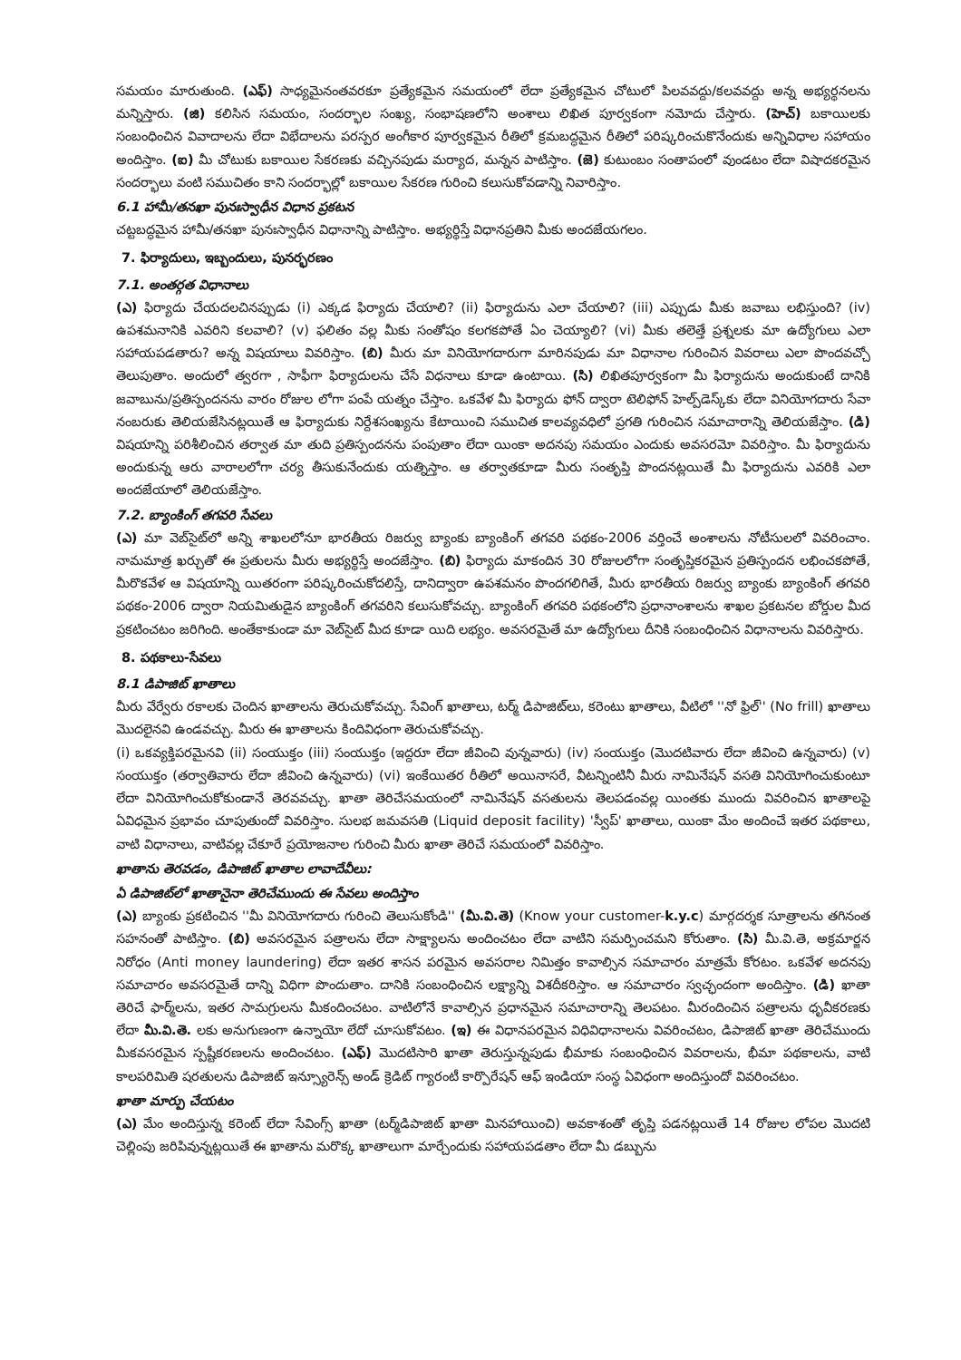సమయం మారుతుంది. (ఎఫ్) సాధ్యమైనంతవరకూ ప్రత్యేకమైన సమయంలో లేదా ప్రత్యేకమైన చోటులో పిలవవద్దు/కలవవద్దు అన్న అభ్యర్థనలను మన్నిస్తారు. (జి) కలిసిన సమయం, సందర్భాల సంఖ్య, సంభాషణలోని అంశాలు లిఖిత పూర్వకంగా నమోదు చేస్తారు. (హెచ్) బకాయిలకు సంబంధించిన వివాదాలను లేదా విభేదాలను పరస్పర అంగీకార పూర్వకమైన రీతిలో క్రమబద్ధమైన రీతిలో పరిష్కరించుకొనేందుకు అన్నివిధాల సహాయం అందిస్తాం. (ఐ) మీ చోటుకు బకాయిల సేకరణకు వచ్చినపుడు మర్యాద, మన్నన పాటిస్తాం. (జె) కుటుంబం సంతాపంలో వుండటం లేదా విషాదకరమైన సందర్భాలు వంటి సముచితం కాని సందర్భాల్లో బకాయిల సేకరణ గురించి కలుసుకోవడాన్ని నివారిస్తాం.
6.1 హామీ/తనఖా పునఃస్వాధీన విధాన ప్రకటన
చట్టబద్ధమైన హామీ/తనఖా పునఃస్వాధీన విధానాన్ని పాటిస్తాం. అభ్యర్థిస్తే విధానప్రతిని మీకు అందజేయగలం.
7. ఫిర్యాదులు, ఇబ్బందులు, పునర్భరణం
7.1. అంతర్గత విధానాలు
(ఎ) ఫిర్యాదు చేయదలచినప్పుడు (i) ఎక్కడ ఫిర్యాదు చేయాలి? (ii) ఫిర్యాదును ఎలా చేయాలి? (iii) ఎప్పుడు మీకు జవాబు లభిస్తుంది? (iv) ఉపశమనానికి ఎవరిని కలవాలి? (v) ఫలితం వల్ల మీకు సంతోషం కలగకపోతే ఏం చెయ్యాలి? (vi) మీకు తలెత్తే ప్రశ్నలకు మా ఉద్యోగులు ఎలా సహాయపడతారు? అన్న విషయాలు వివరిస్తాం. (బి) మీరు మా వినియోగదారుగా మారినపుడు మా విధానాల గురించిన వివరాలు ఎలా పొందవచ్చో తెలుపుతాం. అందులో త్వరగా , సాఫీగా ఫిర్యాదులను చేసే విధనాలు కూడా ఉంటాయి. (సి) లిఖితపూర్వకంగా మీ ఫిర్యాదును అందుకుంటే దానికి జవాబును/ప్రతిస్పందనను వారం రోజుల లోగా పంపే యత్నం చేస్తాం. ఒకవేళ మీ ఫిర్యాదు ఫోన్ ద్వారా టెలిఫోన్ హెల్ప్‌డెస్క్‌కు లేదా వినియోగదారు సేవా నంబరుకు తెలియజేసినట్లయితే ఆ ఫిర్యాదుకు నిర్దేశసంఖ్యను కేటాయించి సముచిత కాలవ్యవధిలో ప్రగతి గురించిన సమాచారాన్ని తెలియజేస్తాం. (డి) విషయాన్ని పరిశీలించిన తర్వాత మా తుది ప్రతిస్పందనను పంపుతాం లేదా యింకా అదనపు సమయం ఎందుకు అవసరమో వివరిస్తాం. మీ ఫిర్యాదును అందుకున్న ఆరు వారాలలోగా చర్య తీసుకునేందుకు యత్నిస్తాం. ఆ తర్వాతకూడా మీరు సంతృప్తి పొందనట్లయితే మీ ఫిర్యాదును ఎవరికి ఎలా అందజేయాలో తెలియజేస్తాం.
7.2. బ్యాంకింగ్ తగవరి సేవలు
(ఎ) మా వెబ్‌సైట్‌లో అన్ని శాఖలలోనూ భారతీయ రిజర్వు బ్యాంకు బ్యాంకింగ్ తగవరి పథకం-2006 వర్తించే అంశాలను నోటీసులలో వివరించాం. నామమాత్ర ఖర్చుతో ఈ ప్రతులను మీరు అభ్యర్థిస్తే అందజేస్తాం. (బి) ఫిర్యాదు మాకందిన 30 రోజులలోగా సంతృప్తికరమైన ప్రతిస్పందన లభించకపోతే, మీరొకవేళ ఆ విషయాన్ని యితరంగా పరిష్కరించుకోదలిస్తే, దానిద్వారా ఉపశమనం పొందగలిగితే, మీరు భారతీయ రిజర్వు బ్యాంకు బ్యాంకింగ్ తగవరి పథకం-2006 ద్వారా నియమితుడైన బ్యాంకింగ్ తగవరిని కలుసుకోవచ్చు. బ్యాంకింగ్ తగవరి పథకంలోని ప్రధానాంశాలను శాఖల ప్రకటనల బోర్డుల మీద ప్రకటించటం జరిగింది. అంతేకాకుండా మా వెబ్‌సైట్ మీద కూడా యిది లభ్యం. అవసరమైతే మా ఉద్యోగులు దీనికి సంబంధించిన విధానాలను వివరిస్తారు.
8. పథకాలు-సేవలు
8.1 డిపాజిట్ ఖాతాలు
మీరు వేర్వేరు రకాలకు చెందిన ఖాతాలను తెరుచుకోవచ్చు. సేవింగ్ ఖాతాలు, టర్మ్ డిపాజిట్‌లు, కరెంటు ఖాతాలు, వీటిలో ''నో ఫ్రిల్'' (No frill) ఖాతాలు మొదలైనవి ఉండవచ్చు. మీరు ఈ ఖాతాలను కిందివిధంగా తెరుచుకోవచ్చు.
(i) ఒకవ్యక్తిపరమైనవి (ii) సంయుక్తం (iii) సంయుక్తం (ఇద్దరూ లేదా జీవించి వున్నవారు) (iv) సంయుక్తం (మొదటివారు లేదా జీవించి ఉన్నవారు) (v) సంయుక్తం (తర్వాతివారు లేదా జీవించి ఉన్నవారు) (vi) ఇంకేయితర రీతిలో అయినాసరే, వీటన్నింటినీ మీరు నామినేషన్ వసతి వినియోగించుకుంటూ లేదా వినియోగించుకోకుండానే తెరవవచ్చు. ఖాతా తెరిచేసమయంలో నామినేషన్ వసతులను తెలపడంవల్ల యింతకు ముందు వివరించిన ఖాతాలపై ఏవిధమైన ప్రభావం చూపుతుందో వివరిస్తాం. సులభ జమవసతి (Liquid deposit facility) 'స్వీప్' ఖాతాలు, యింకా మేం అందించే ఇతర పథకాలు, వాటి విధానాలు, వాటివల్ల చేకూరే ప్రయోజనాల గురించి మీరు ఖాతా తెరిచే సమయంలో వివరిస్తాం.
ఖాతాను తెరవడం, డిపాజిట్ ఖాతాల లావాదేవీలు:
ఏ డిపాజిట్‌లో ఖాతానైనా తెరిచేముందు ఈ సేవలు అందిస్తాం
(ఎ) బ్యాంకు ప్రకటించిన ''మీ వినియోగదారు గురించి తెలుసుకోండి'' (మీ.వి.తె) (Know your customer-k.y.c) మార్గదర్శక సూత్రాలను తగినంత సహనంతో పాటిస్తాం. (బి) అవసరమైన పత్రాలను లేదా సాక్ష్యాలను అందించటం లేదా వాటిని సమర్పించమని కోరుతాం. (సి) మీ.వి.తె, అక్రమార్జన నిరోధం (Anti money laundering) లేదా ఇతర శాసన పరమైన అవసరాల నిమిత్తం కావాల్సిన సమాచారం మాత్రమే కోరటం. ఒకవేళ అదనపు సమాచారం అవసరమైతే దాన్ని విధిగా పొందుతాం. దానికి సంబంధించిన లక్ష్యాన్ని విశదీకరిస్తాం. ఆ సమాచారం స్వచ్ఛందంగా అందిస్తాం. (డి) ఖాతా తెరిచే ఫార్మ్‌లను, ఇతర సామగ్రులను మీకందించటం. వాటిలోనే కావాల్సిన ప్రధానమైన సమాచారాన్ని తెలపటం. మీరందించిన పత్రాలను ధృవీకరణకు లేదా మీ.వి.తె. లకు అనుగుణంగా ఉన్నాయో లేదో చూసుకోవటం. (ఇ) ఈ విధానపరమైన విధివిధానాలను వివరించటం, డిపాజిట్ ఖాతా తెరిచేముందు మీకవసరమైన స్పష్టీకరణలను అందించటం. (ఎఫ్) మొదటిసారి ఖాతా తెరుస్తున్నపుడు భీమాకు సంబంధించిన వివరాలను, భీమా పథకాలను, వాటి కాలపరిమితి షరతులను డిపాజిట్ ఇన్స్యూరెన్స్ అండ్ క్రెడిట్ గ్యారంటీ కార్పొరేషన్ ఆఫ్ ఇండియా సంస్థ ఏవిధంగా అందిస్తుందో వివరించటం.
ఖాతా మార్పు చేయటం
(ఎ) మేం అందిస్తున్న కరెంట్ లేదా సేవింగ్స్ ఖాతా (టర్మ్‌డిపాజిట్ ఖాతా మినహాయించి) అవకాశంతో తృప్తి పడనట్లయితే 14 రోజుల లోపల మొదటి చెల్లింపు జరిపివున్నట్లయితే ఈ ఖాతాను మరొక్క ఖాతాలుగా మార్చేందుకు సహాయపడతాం లేదా మీ డబ్బును